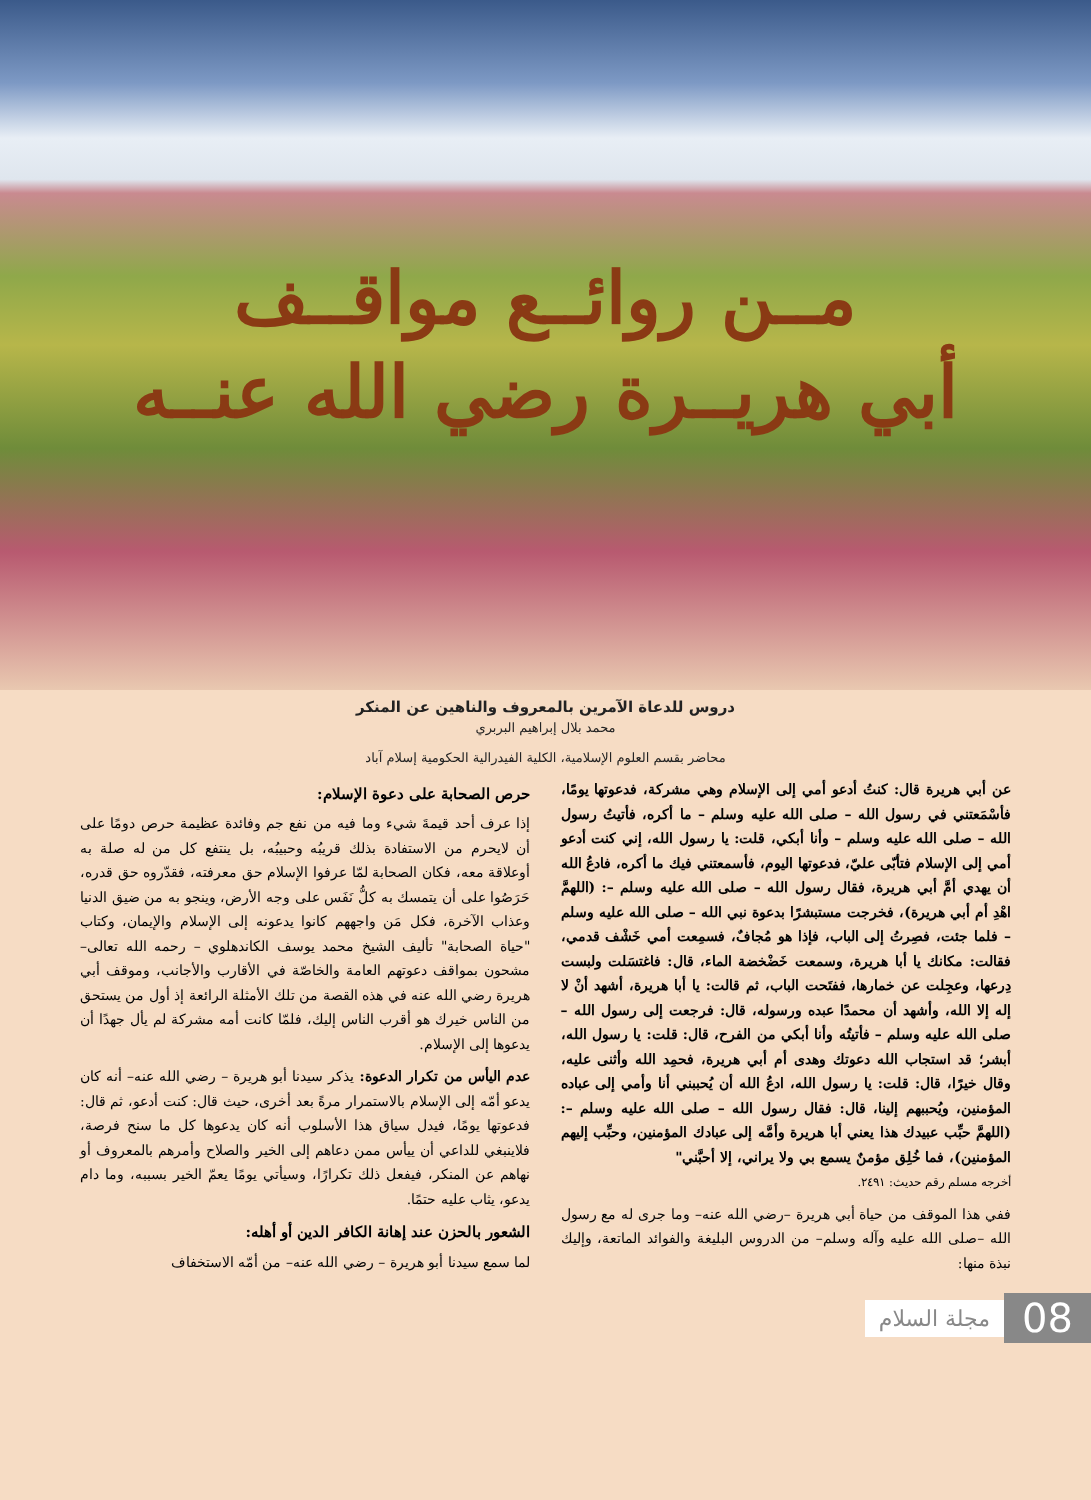مــن روائــع مواقــف
أبي هريــرة رضي الله عنــه
دروس للدعاة الآمرين بالمعروف والناهين عن المنكر
محمد بلال إبراهيم البربري
محاضر بقسم العلوم الإسلامية، الكلية الفيدرالية الحكومية إسلام آباد
عن أبي هريرة قال: كنتُ أدعو أمي إلى الإسلام وهي مشركة، فدعوتها يومًا، فأسْمَعتني في رسول الله – صلى الله عليه وسلم – ما أكره، فأتيتُ رسول الله – صلى الله عليه وسلم – وأنا أبكي، قلت: يا رسول الله، إني كنت أدعو أمي إلى الإسلام فتأبّى عليّ، فدعوتها اليوم، فأسمعتني فيك ما أكره، فادعُ الله أن يهدي أمَّ أبي هريرة، فقال رسول الله – صلى الله عليه وسلم –: (اللهمَّ اهْدِ أم أبي هريرة)، فخرجت مستبشرًا بدعوة نبي الله – صلى الله عليه وسلم – فلما جئت، فصِرتُ إلى الباب، فإذا هو مُجافٌ، فسمِعت أمي خَشْف قدمي، فقالت: مكانك يا أبا هريرة، وسمعت خَضْخضة الماء، قال: فاغتسَلت ولبست دِرعها، وعجِلت عن خمارها، ففتَحت الباب، ثم قالت: يا أبا هريرة، أشهد أنْ لا إله إلا الله، وأشهد أن محمدًا عبده ورسوله، قال: فرجعت إلى رسول الله – صلى الله عليه وسلم – فأتيتُه وأنا أبكي من الفرح، قال: قلت: يا رسول الله، أبشر؛ قد استجاب الله دعوتك وهدى أم أبي هريرة، فحمِد الله وأثنى عليه، وقال خيرًا، قال: قلت: يا رسول الله، ادعُ الله أن يُحببني أنا وأمي إلى عباده المؤمنين، ويُحببهم إلينا، قال: فقال رسول الله – صلى الله عليه وسلم –: (اللهمَّ حبِّب عبيدك هذا يعني أبا هريرة وأمَّه إلى عبادك المؤمنين، وحبِّب إليهم المؤمنين)، فما خُلِق مؤمنٌ يسمع بي ولا يراني، إلا أحبَّني"
أخرجه مسلم رقم حديث: ٢٤٩١.
ففي هذا الموقف من حياة أبي هريرة –رضي الله عنه– وما جرى له مع رسول الله –صلى الله عليه وآله وسلم– من الدروس البليغة والفوائد الماتعة، وإليك نبذة منها:
حرص الصحابة على دعوة الإسلام:
إذا عرف أحد قيمةَ شيء وما فيه من نفع جم وفائدة عظيمة حرص دومًا على أن لايحرم من الاستفادة بذلك قريبُه وحبيبُه، بل ينتفع كل من له صلة به أوعلاقة معه، فكان الصحابة لمّا عرفوا الإسلام حق معرفته، فقدّروه حق قدره، حَرَصُوا على أن يتمسك به كلُّ نَفَس على وجه الأرض، وينجو به من ضيق الدنيا وعذاب الآخرة، فكل مَن واجههم كانوا يدعونه إلى الإسلام والإيمان، وكتاب "حياة الصحابة" تأليف الشيخ محمد يوسف الكاندهلوي – رحمه الله تعالى– مشحون بمواقف دعوتهم العامة والخاصّة في الأقارب والأجانب، وموقف أبي هريرة رضي الله عنه في هذه القصة من تلك الأمثلة الرائعة إذ أول من يستحق من الناس خيرك هو أقرب الناس إليك، فلمّا كانت أمه مشركة لم يأل جهدًا أن يدعوها إلى الإسلام.
عدم اليأس من تكرار الدعوة: يذكر سيدنا أبو هريرة – رضي الله عنه– أنه كان يدعو أمّه إلى الإسلام بالاستمرار مرةً بعد أخرى، حيث قال: كنت أدعو، ثم قال: فدعوتها يومًا، فيدل سياق هذا الأسلوب أنه كان يدعوها كل ما سنح فرصة، فلاينبغي للداعي أن ييأس ممن دعاهم إلى الخير والصلاح وأمرهم بالمعروف أو نهاهم عن المنكر، فيفعل ذلك تكرارًا، وسيأتي يومًا يعمّ الخير بسببه، وما دام يدعو، يثاب عليه حتمًا.
الشعور بالحزن عند إهانة الكافر الدين أو أهله:
لما سمع سيدنا أبو هريرة – رضي الله عنه– من أمّه الاستخفاف
مجلة السلام 08